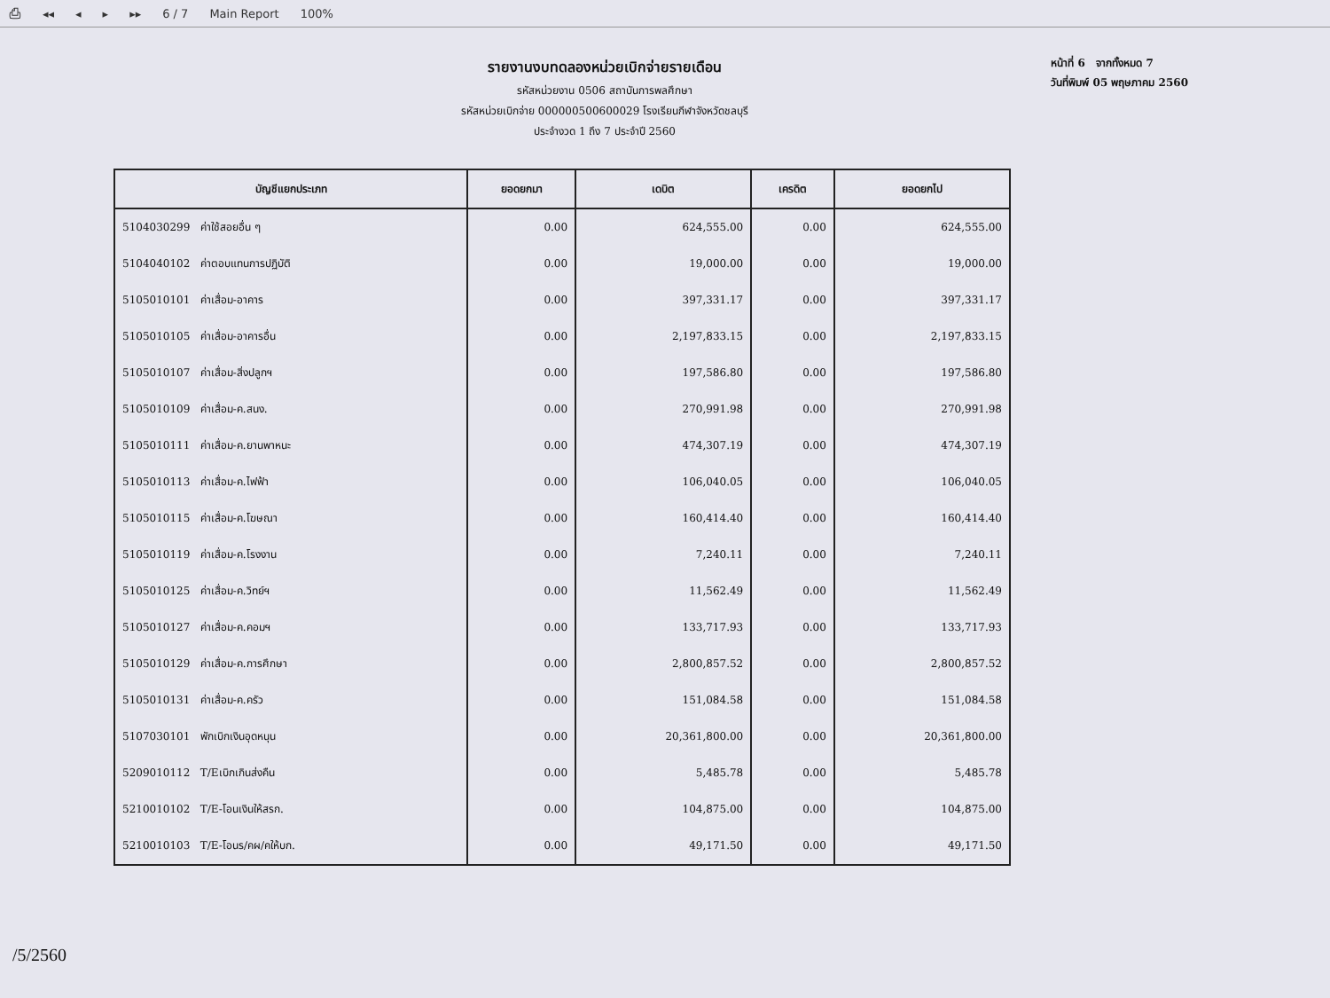⎙ ◂◂ ◂ ▸ ▸▸ 6 / 7 Main Report 100%
รายงานงบทดลองหน่วยเบิกจ่ายรายเดือน
รหัสหน่วยงาน 0506 สถาบันการพลศึกษา
รหัสหน่วยเบิกจ่าย 000000500600029 โรงเรียนกีฬาจังหวัดชลบุรี
ประจำงวด 1 ถึง 7 ประจำปี 2560
หน้าที่ 6 จากทั้งหมด 7
วันที่พิมพ์ 05 พฤษภาคม 2560
| บัญชีแยกประเภท | ยอดยกมา | เดบิต | เครดิต | ยอดยกไป |
| --- | --- | --- | --- | --- |
| 5104030299 ค่าใช้สอยอื่น ๆ | 0.00 | 624,555.00 | 0.00 | 624,555.00 |
| 5104040102 ค่าตอบแทนการปฏิบัติ | 0.00 | 19,000.00 | 0.00 | 19,000.00 |
| 5105010101 ค่าเสื่อม-อาคาร | 0.00 | 397,331.17 | 0.00 | 397,331.17 |
| 5105010105 ค่าเสื่อม-อาคารอื่น | 0.00 | 2,197,833.15 | 0.00 | 2,197,833.15 |
| 5105010107 ค่าเสื่อม-สิ่งปลูกฯ | 0.00 | 197,586.80 | 0.00 | 197,586.80 |
| 5105010109 ค่าเสื่อม-ค.สนง. | 0.00 | 270,991.98 | 0.00 | 270,991.98 |
| 5105010111 ค่าเสื่อม-ค.ยานพาหนะ | 0.00 | 474,307.19 | 0.00 | 474,307.19 |
| 5105010113 ค่าเสื่อม-ค.ไฟฟ้า | 0.00 | 106,040.05 | 0.00 | 106,040.05 |
| 5105010115 ค่าเสื่อม-ค.โฆษณา | 0.00 | 160,414.40 | 0.00 | 160,414.40 |
| 5105010119 ค่าเสื่อม-ค.โรงงาน | 0.00 | 7,240.11 | 0.00 | 7,240.11 |
| 5105010125 ค่าเสื่อม-ค.วิทย์ฯ | 0.00 | 11,562.49 | 0.00 | 11,562.49 |
| 5105010127 ค่าเสื่อม-ค.คอมฯ | 0.00 | 133,717.93 | 0.00 | 133,717.93 |
| 5105010129 ค่าเสื่อม-ค.การศึกษา | 0.00 | 2,800,857.52 | 0.00 | 2,800,857.52 |
| 5105010131 ค่าเสื่อม-ค.ครัว | 0.00 | 151,084.58 | 0.00 | 151,084.58 |
| 5107030101 พักเบิกเงินอุดหนุน | 0.00 | 20,361,800.00 | 0.00 | 20,361,800.00 |
| 5209010112 T/Eเบิกเกินส่งคืน | 0.00 | 5,485.78 | 0.00 | 5,485.78 |
| 5210010102 T/E-โอนเงินให้สรก. | 0.00 | 104,875.00 | 0.00 | 104,875.00 |
| 5210010103 T/E-โอนร/คผ/คให้บก. | 0.00 | 49,171.50 | 0.00 | 49,171.50 |
/5/2560